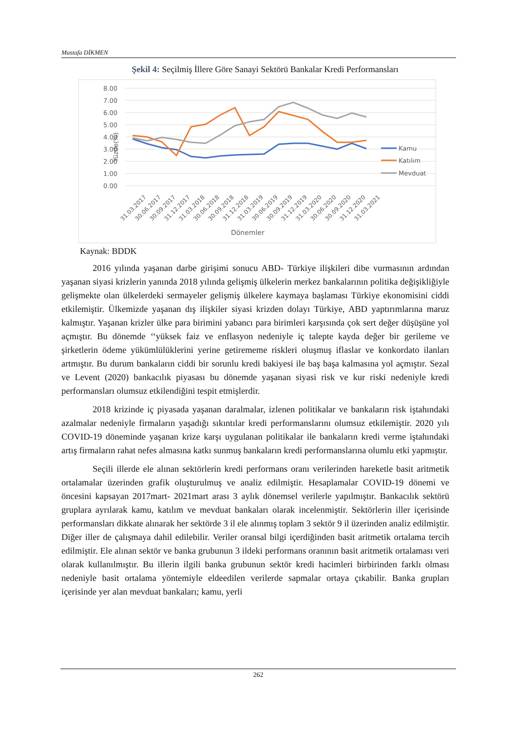Mustafa DİKMEN
Şekil 4: Seçilmiş İllere Göre Sanayi Sektörü Bankalar Kredi Performansları
8.00
7.00
6.00
5.00
4.00
3.00
2.00
1.00
0.00
Kamu
Katılım
Mevduat
Yüzde(%)
31.03.2017
30.06.2017
30.09.2017
31.12.2017
31.03.2018
30.06.2018
30.09.2018
31.12.2018
31.03.2019
30.06.2019
30.09.2019
31.12.2019
31.03.2020
30.06.2020
30.09.2020
31.12.2020
31.03.2021
Dönemler
Kaynak: BDDK
2016 yılında yaşanan darbe girişimi sonucu ABD- Türkiye ilişkileri dibe vurmasının ardından yaşanan siyasi krizlerin yanında 2018 yılında gelişmiş ülkelerin merkez bankalarının politika değişikliğiyle gelişmekte olan ülkelerdeki sermayeler gelişmiş ülkelere kaymaya başlaması Türkiye ekonomisini ciddi etkilemiştir. Ülkemizde yaşanan dış ilişkiler siyasi krizden dolayı Türkiye, ABD yaptırımlarına maruz kalmıştır. Yaşanan krizler ülke para birimini yabancı para birimleri karşısında çok sert değer düşüşüne yol açmıştır. Bu dönemde ‘‘yüksek faiz ve enflasyon nedeniyle iç talepte kayda değer bir gerileme ve şirketlerin ödeme yükümlülüklerini yerine getirememe riskleri oluşmuş iflaslar ve konkordato ilanları artmıştır. Bu durum bankaların ciddi bir sorunlu kredi bakiyesi ile baş başa kalmasına yol açmıştır. Sezal ve Levent (2020) bankacılık piyasası bu dönemde yaşanan siyasi risk ve kur riski nedeniyle kredi performansları olumsuz etkilendiğini tespit etmişlerdir.
2018 krizinde iç piyasada yaşanan daralmalar, izlenen politikalar ve bankaların risk iştahındaki azalmalar nedeniyle firmaların yaşadığı sıkıntılar kredi performanslarını olumsuz etkilemiştir. 2020 yılı COVID-19 döneminde yaşanan krize karşı uygulanan politikalar ile bankaların kredi verme iştahındaki artış firmaların rahat nefes almasına katkı sunmuş bankaların kredi performanslarına olumlu etki yapmıştır.
Seçili illerde ele alınan sektörlerin kredi performans oranı verilerinden hareketle basit aritmetik ortalamalar üzerinden grafik oluşturulmuş ve analiz edilmiştir. Hesaplamalar COVID-19 dönemi ve öncesini kapsayan 2017mart- 2021mart arası 3 aylık dönemsel verilerle yapılmıştır. Bankacılık sektörü gruplara ayrılarak kamu, katılım ve mevduat bankaları olarak incelenmiştir. Sektörlerin iller içerisinde performansları dikkate alınarak her sektörde 3 il ele alınmış toplam 3 sektör 9 il üzerinden analiz edilmiştir. Diğer iller de çalışmaya dahil edilebilir. Veriler oransal bilgi içerdiğinden basit aritmetik ortalama tercih edilmiştir. Ele alınan sektör ve banka grubunun 3 ildeki performans oranının basit aritmetik ortalaması veri olarak kullanılmıştır. Bu illerin ilgili banka grubunun sektör kredi hacimleri birbirinden farklı olması nedeniyle basit ortalama yöntemiyle eldeedilen verilerde sapmalar ortaya çıkabilir. Banka grupları içerisinde yer alan mevduat bankaları; kamu, yerli
262